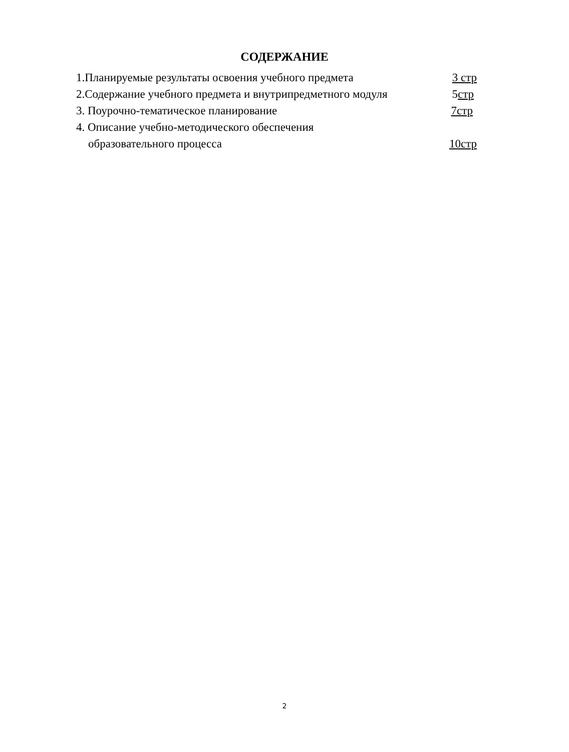СОДЕРЖАНИЕ
1.Планируемые результаты освоения учебного предмета 3 стр
2.Содержание учебного предмета и внутрипредметного модуля 5стр
3. Поурочно-тематическое планирование 7стр
4. Описание учебно-методического обеспечения
образовательного процесса 10стр
2